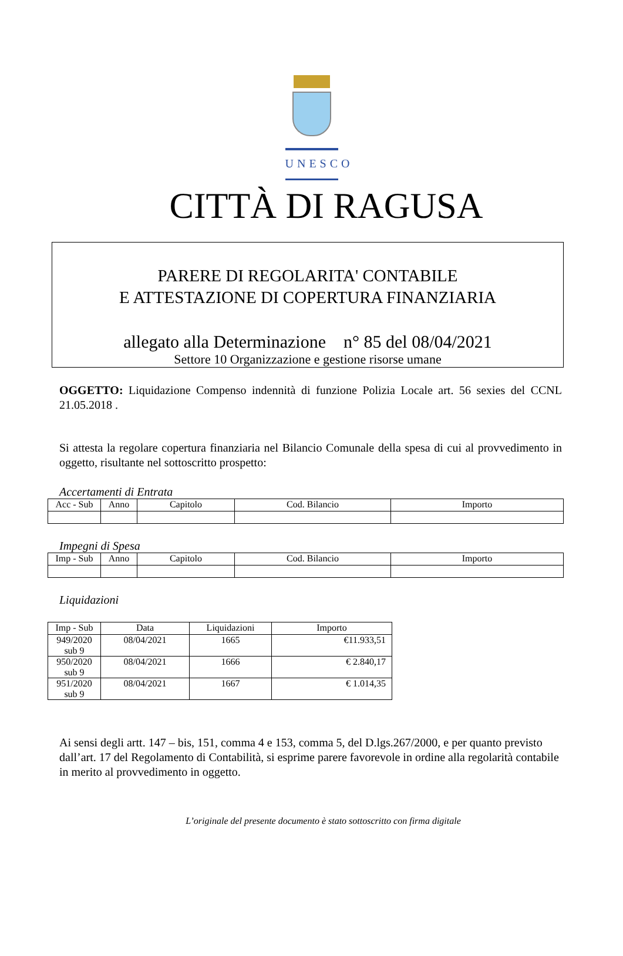UNESCO
CITTÀ DI RAGUSA
PARERE DI REGOLARITA' CONTABILE
E ATTESTAZIONE DI COPERTURA FINANZIARIA
allegato alla Determinazione n° 85 del 08/04/2021
Settore 10 Organizzazione e gestione risorse umane
OGGETTO: Liquidazione Compenso indennità di funzione Polizia Locale art. 56 sexies del CCNL 21.05.2018 .
Si attesta la regolare copertura finanziaria nel Bilancio Comunale della spesa di cui al provvedimento in oggetto, risultante nel sottoscritto prospetto:
Accertamenti di Entrata
| Acc - Sub | Anno | Capitolo | Cod. Bilancio | Importo |
| --- | --- | --- | --- | --- |
Impegni di Spesa
| Imp - Sub | Anno | Capitolo | Cod. Bilancio | Importo |
| --- | --- | --- | --- | --- |
Liquidazioni
| Imp - Sub | Data | Liquidazioni | Importo |
| --- | --- | --- | --- |
| 949/2020 sub 9 | 08/04/2021 | 1665 | €11.933,51 |
| 950/2020 sub 9 | 08/04/2021 | 1666 | € 2.840,17 |
| 951/2020 sub 9 | 08/04/2021 | 1667 | € 1.014,35 |
Ai sensi degli artt. 147 – bis, 151, comma 4 e 153, comma 5, del D.lgs.267/2000, e per quanto previsto dall’art. 17 del Regolamento di Contabilità, si esprime parere favorevole in ordine alla regolarità contabile in merito al provvedimento in oggetto.
L’originale del presente documento è stato sottoscritto con firma digitale